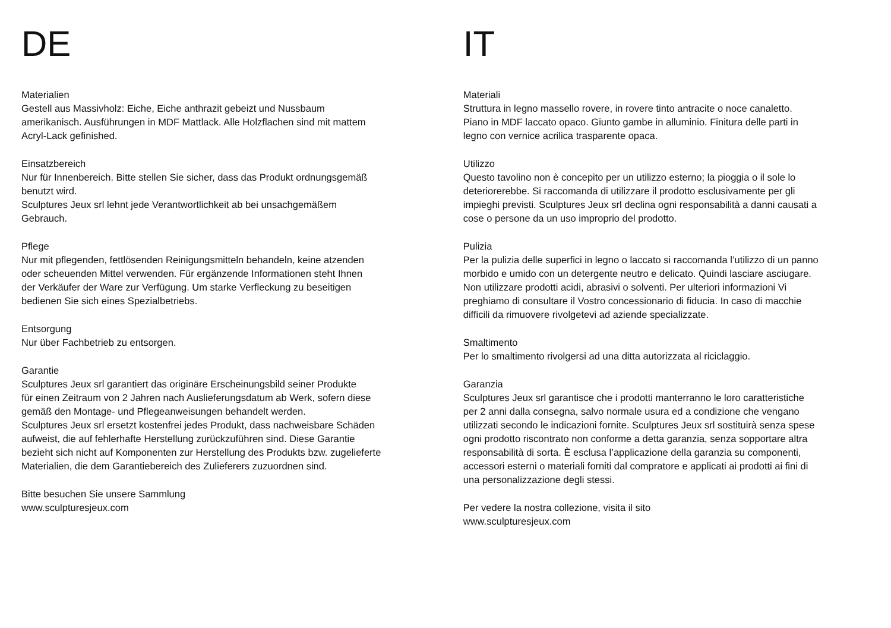DE
Materialien
Gestell aus Massivholz: Eiche, Eiche anthrazit gebeizt und Nussbaum
amerikanisch. Ausführungen in MDF Mattlack. Alle Holzflachen sind mit mattem
Acryl-Lack gefinished.
Einsatzbereich
Nur für Innenbereich. Bitte stellen Sie sicher, dass das Produkt ordnungsgemäß
benutzt wird.
Sculptures Jeux srl lehnt jede Verantwortlichkeit ab bei unsachgemäßem
Gebrauch.
Pflege
Nur mit pflegenden, fettlösenden Reinigungsmitteln behandeln, keine atzenden
oder scheuenden Mittel verwenden. Für ergänzende Informationen steht Ihnen
der Verkäufer der Ware zur Verfügung. Um starke Verfleckung zu beseitigen
bedienen Sie sich eines Spezialbetriebs.
Entsorgung
Nur über Fachbetrieb zu entsorgen.
Garantie
Sculptures Jeux srl garantiert das originäre Erscheinungsbild seiner Produkte
für einen Zeitraum von 2 Jahren nach Auslieferungsdatum ab Werk, sofern diese
gemäß den Montage- und Pflegeanweisungen behandelt werden.
Sculptures Jeux srl ersetzt kostenfrei jedes Produkt, dass nachweisbare Schäden
aufweist, die auf fehlerhafte Herstellung zurückzuführen sind. Diese Garantie
bezieht sich nicht auf Komponenten zur Herstellung des Produkts bzw. zugelieferte
Materialien, die dem Garantiebereich des Zulieferers zuzuordnen sind.
Bitte besuchen Sie unsere Sammlung
www.sculpturesjeux.com
IT
Materiali
Struttura in legno massello rovere, in rovere tinto antracite o noce canaletto.
Piano in MDF laccato opaco. Giunto gambe in alluminio. Finitura delle parti in
legno con vernice acrilica trasparente opaca.
Utilizzo
Questo tavolino non è concepito per un utilizzo esterno; la pioggia o il sole lo
deteriorerebbe. Si raccomanda di utilizzare il prodotto esclusivamente per gli
impieghi previsti. Sculptures Jeux srl declina ogni responsabilità a danni causati a
cose o persone da un uso improprio del prodotto.
Pulizia
Per la pulizia delle superfici in legno o laccato si raccomanda l’utilizzo di un panno
morbido e umido con un detergente neutro e delicato. Quindi lasciare asciugare.
Non utilizzare prodotti acidi, abrasivi o solventi. Per ulteriori informazioni Vi
preghiamo di consultare il Vostro concessionario di fiducia. In caso di macchie
difficili da rimuovere rivolgetevi ad aziende specializzate.
Smaltimento
Per lo smaltimento rivolgersi ad una ditta autorizzata al riciclaggio.
Garanzia
Sculptures Jeux srl garantisce che i prodotti manterranno le loro caratteristiche
per 2 anni dalla consegna, salvo normale usura ed a condizione che vengano
utilizzati secondo le indicazioni fornite. Sculptures Jeux srl sostituirà senza spese
ogni prodotto riscontrato non conforme a detta garanzia, senza sopportare altra
responsabilità di sorta. È esclusa l’applicazione della garanzia su componenti,
accessori esterni o materiali forniti dal compratore e applicati ai prodotti ai fini di
una personalizzazione degli stessi.
Per vedere la nostra collezione, visita il sito
www.sculpturesjeux.com